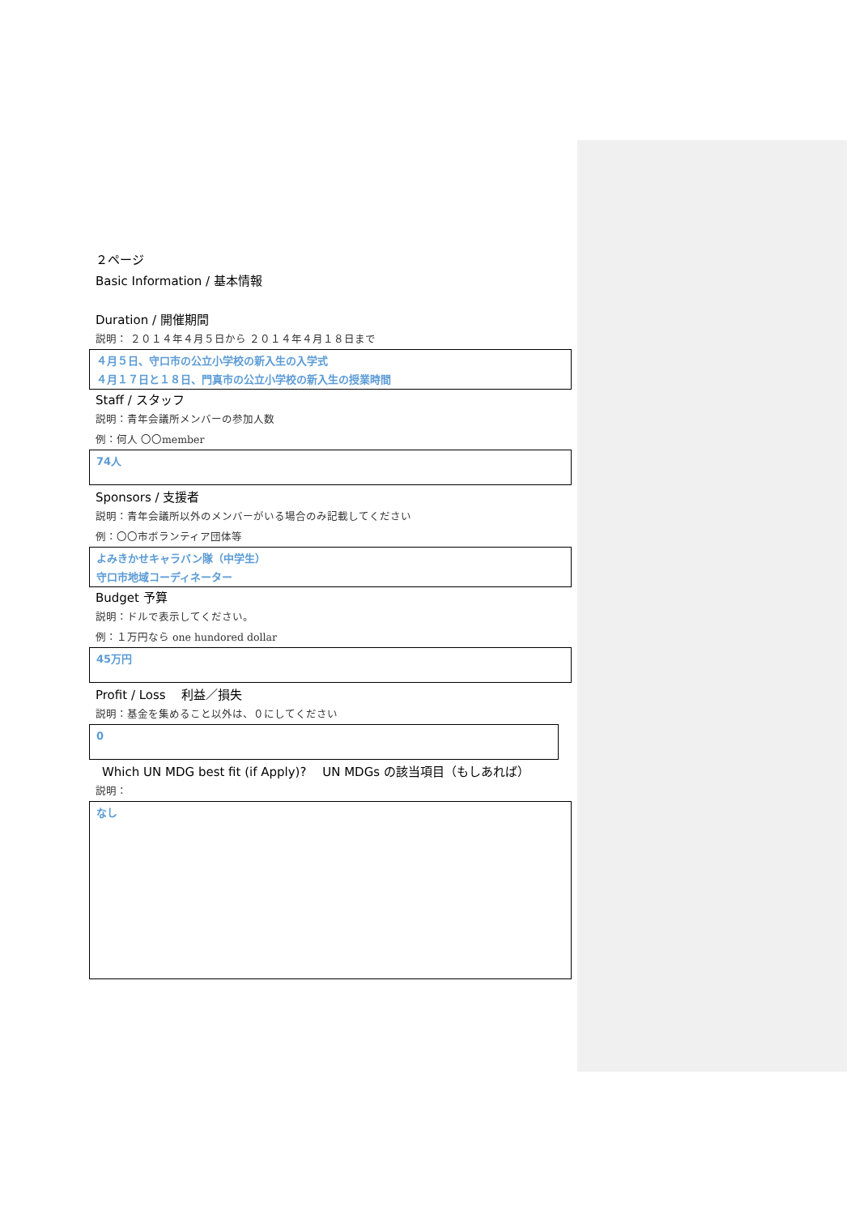２ページ
Basic Information / 基本情報
Duration / 開催期間
説明： ２０１４年４月５日から ２０１４年４月１８日まで
４月５日、守口市の公立小学校の新入生の入学式
４月１７日と１８日、門真市の公立小学校の新入生の授業時間
Staff / スタッフ
説明：青年会議所メンバーの参加人数
例：何人 〇〇member
74人
Sponsors / 支援者
説明：青年会議所以外のメンバーがいる場合のみ記載してください
例：〇〇市ボランティア団体等
よみきかせキャラバン隊（中学生）
守口市地域コーディネーター
Budget 予算
説明：ドルで表示してください。
例：１万円なら one hundored dollar
45万円
Profit / Loss 　利益／損失
説明：基金を集めること以外は、０にしてください
0
Which UN MDG best fit (if Apply)? 　UN MDGs の該当項目（もしあれば）
説明：
なし